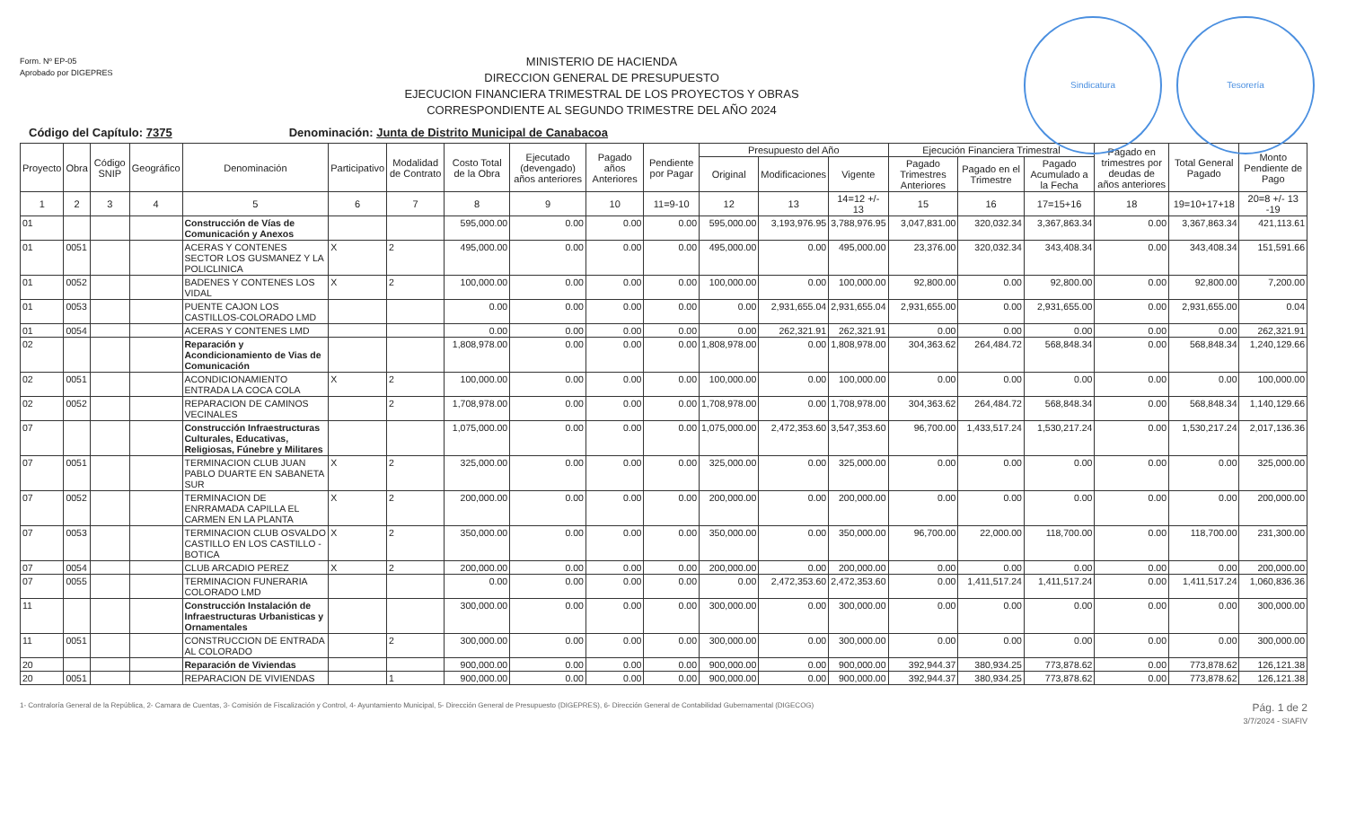Form. Nº EP-05
Aprobado por DIGEPRES
Sindicatura Tesorería
MINISTERIO DE HACIENDA
DIRECCION GENERAL DE PRESUPUESTO
EJECUCION FINANCIERA TRIMESTRAL DE LOS PROYECTOS Y OBRAS
CORRESPONDIENTE AL SEGUNDO TRIMESTRE DEL AÑO 2024
Código del Capítulo: 7375 Denominación: Junta de Distrito Municipal de Canabacoa
| Proyecto | Obra | Código SNIP | Geográfico | Denominación | Participativo | Modalidad de Contrato | Costo Total de la Obra | Ejecutado (devengado) años anteriores | Pagado años Anteriores | Pendiente por Pagar | Presupuesto del Año | | | Ejecución Financiera Trimestral | | | Pagado en trimestres por deudas de años anteriores | Total General Pagado | Monto Pendiente de Pago |
| --- | --- | --- | --- | --- | --- | --- | --- | --- | --- | --- | --- | --- | --- | --- | --- | --- | --- | --- | --- |
| | | | | | | | | | | | Original | Modificaciones | Vigente | Pagado Trimestres Anteriores | Pagado en el Trimestre | Pagado Acumulado a la Fecha | | | |
| 1 | 2 | 3 | 4 | 5 | 6 | 7 | 8 | 9 | 10 | 11=9-10 | 12 | 13 | 14=12 +/- 13 | 15 | 16 | 17=15+16 | 18 | 19=10+17+18 | 20=8 +/- 13 -19 |
| 01 | | | | Construcción de Vías de Comunicación y Anexos | | | 595,000.00 | 0.00 | 0.00 | 0.00 | 595,000.00 | 3,193,976.95 | 3,788,976.95 | 3,047,831.00 | 320,032.34 | 3,367,863.34 | 0.00 | 3,367,863.34 | 421,113.61 |
| 01 | 0051 | | | ACERAS Y CONTENES SECTOR LOS GUSMANEZ Y LA POLICLINICA | X | 2 | 495,000.00 | 0.00 | 0.00 | 0.00 | 495,000.00 | 0.00 | 495,000.00 | 23,376.00 | 320,032.34 | 343,408.34 | 0.00 | 343,408.34 | 151,591.66 |
| 01 | 0052 | | | BADENES Y CONTENES LOS VIDAL | X | 2 | 100,000.00 | 0.00 | 0.00 | 0.00 | 100,000.00 | 0.00 | 100,000.00 | 92,800.00 | 0.00 | 92,800.00 | 0.00 | 92,800.00 | 7,200.00 |
| 01 | 0053 | | | PUENTE CAJON LOS CASTILLOS-COLORADO LMD | | | 0.00 | 0.00 | 0.00 | 0.00 | 0.00 | 2,931,655.04 | 2,931,655.04 | 2,931,655.00 | 0.00 | 2,931,655.00 | 0.00 | 2,931,655.00 | 0.04 |
| 01 | 0054 | | | ACERAS Y CONTENES LMD | | | 0.00 | 0.00 | 0.00 | 0.00 | 0.00 | 262,321.91 | 262,321.91 | 0.00 | 0.00 | 0.00 | 0.00 | 0.00 | 262,321.91 |
| 02 | | | | Reparación y Acondicionamiento de Vias de Comunicación | | | 1,808,978.00 | 0.00 | 0.00 | 0.00 | 1,808,978.00 | 0.00 | 1,808,978.00 | 304,363.62 | 264,484.72 | 568,848.34 | 0.00 | 568,848.34 | 1,240,129.66 |
| 02 | 0051 | | | ACONDICIONAMIENTO ENTRADA LA COCA COLA | X | 2 | 100,000.00 | 0.00 | 0.00 | 0.00 | 100,000.00 | 0.00 | 100,000.00 | 0.00 | 0.00 | 0.00 | 0.00 | 0.00 | 100,000.00 |
| 02 | 0052 | | | REPARACION DE CAMINOS VECINALES | | 2 | 1,708,978.00 | 0.00 | 0.00 | 0.00 | 1,708,978.00 | 0.00 | 1,708,978.00 | 304,363.62 | 264,484.72 | 568,848.34 | 0.00 | 568,848.34 | 1,140,129.66 |
| 07 | | | | Construcción Infraestructuras Culturales, Educativas, Religiosas, Fúnebre y Militares | | | 1,075,000.00 | 0.00 | 0.00 | 0.00 | 1,075,000.00 | 2,472,353.60 | 3,547,353.60 | 96,700.00 | 1,433,517.24 | 1,530,217.24 | 0.00 | 1,530,217.24 | 2,017,136.36 |
| 07 | 0051 | | | TERMINACION CLUB JUAN PABLO DUARTE EN SABANETA SUR | X | 2 | 325,000.00 | 0.00 | 0.00 | 0.00 | 325,000.00 | 0.00 | 325,000.00 | 0.00 | 0.00 | 0.00 | 0.00 | 0.00 | 325,000.00 |
| 07 | 0052 | | | TERMINACION DE ENRRAMADA CAPILLA EL CARMEN EN LA PLANTA | X | 2 | 200,000.00 | 0.00 | 0.00 | 0.00 | 200,000.00 | 0.00 | 200,000.00 | 0.00 | 0.00 | 0.00 | 0.00 | 0.00 | 200,000.00 |
| 07 | 0053 | | | TERMINACION CLUB OSVALDO CASTILLO EN LOS CASTILLO - BOTICA | X | 2 | 350,000.00 | 0.00 | 0.00 | 0.00 | 350,000.00 | 0.00 | 350,000.00 | 96,700.00 | 22,000.00 | 118,700.00 | 0.00 | 118,700.00 | 231,300.00 |
| 07 | 0054 | | | CLUB ARCADIO PEREZ | X | 2 | 200,000.00 | 0.00 | 0.00 | 0.00 | 200,000.00 | 0.00 | 200,000.00 | 0.00 | 0.00 | 0.00 | 0.00 | 0.00 | 200,000.00 |
| 07 | 0055 | | | TERMINACION FUNERARIA COLORADO LMD | | | 0.00 | 0.00 | 0.00 | 0.00 | 0.00 | 2,472,353.60 | 2,472,353.60 | 0.00 | 1,411,517.24 | 1,411,517.24 | 0.00 | 1,411,517.24 | 1,060,836.36 |
| 11 | | | | Construcción Instalación de Infraestructuras Urbanisticas y Ornamentales | | | 300,000.00 | 0.00 | 0.00 | 0.00 | 300,000.00 | 0.00 | 300,000.00 | 0.00 | 0.00 | 0.00 | 0.00 | 0.00 | 300,000.00 |
| 11 | 0051 | | | CONSTRUCCION DE ENTRADA AL COLORADO | | 2 | 300,000.00 | 0.00 | 0.00 | 0.00 | 300,000.00 | 0.00 | 300,000.00 | 0.00 | 0.00 | 0.00 | 0.00 | 0.00 | 300,000.00 |
| 20 | | | | Reparación de Viviendas | | | 900,000.00 | 0.00 | 0.00 | 0.00 | 900,000.00 | 0.00 | 900,000.00 | 392,944.37 | 380,934.25 | 773,878.62 | 0.00 | 773,878.62 | 126,121.38 |
| 20 | 0051 | | | REPARACION DE VIVIENDAS | | 1 | 900,000.00 | 0.00 | 0.00 | 0.00 | 900,000.00 | 0.00 | 900,000.00 | 392,944.37 | 380,934.25 | 773,878.62 | 0.00 | 773,878.62 | 126,121.38 |
1- Contraloría General de la República, 2- Camara de Cuentas, 3- Comisión de Fiscalización y Control, 4- Ayuntamiento Municipal, 5- Dirección General de Presupuesto (DIGEPRES), 6- Dirección General de Contabilidad Gubernamental (DIGECOG) Pág. 1 de 2
3/7/2024 - SIAFIV